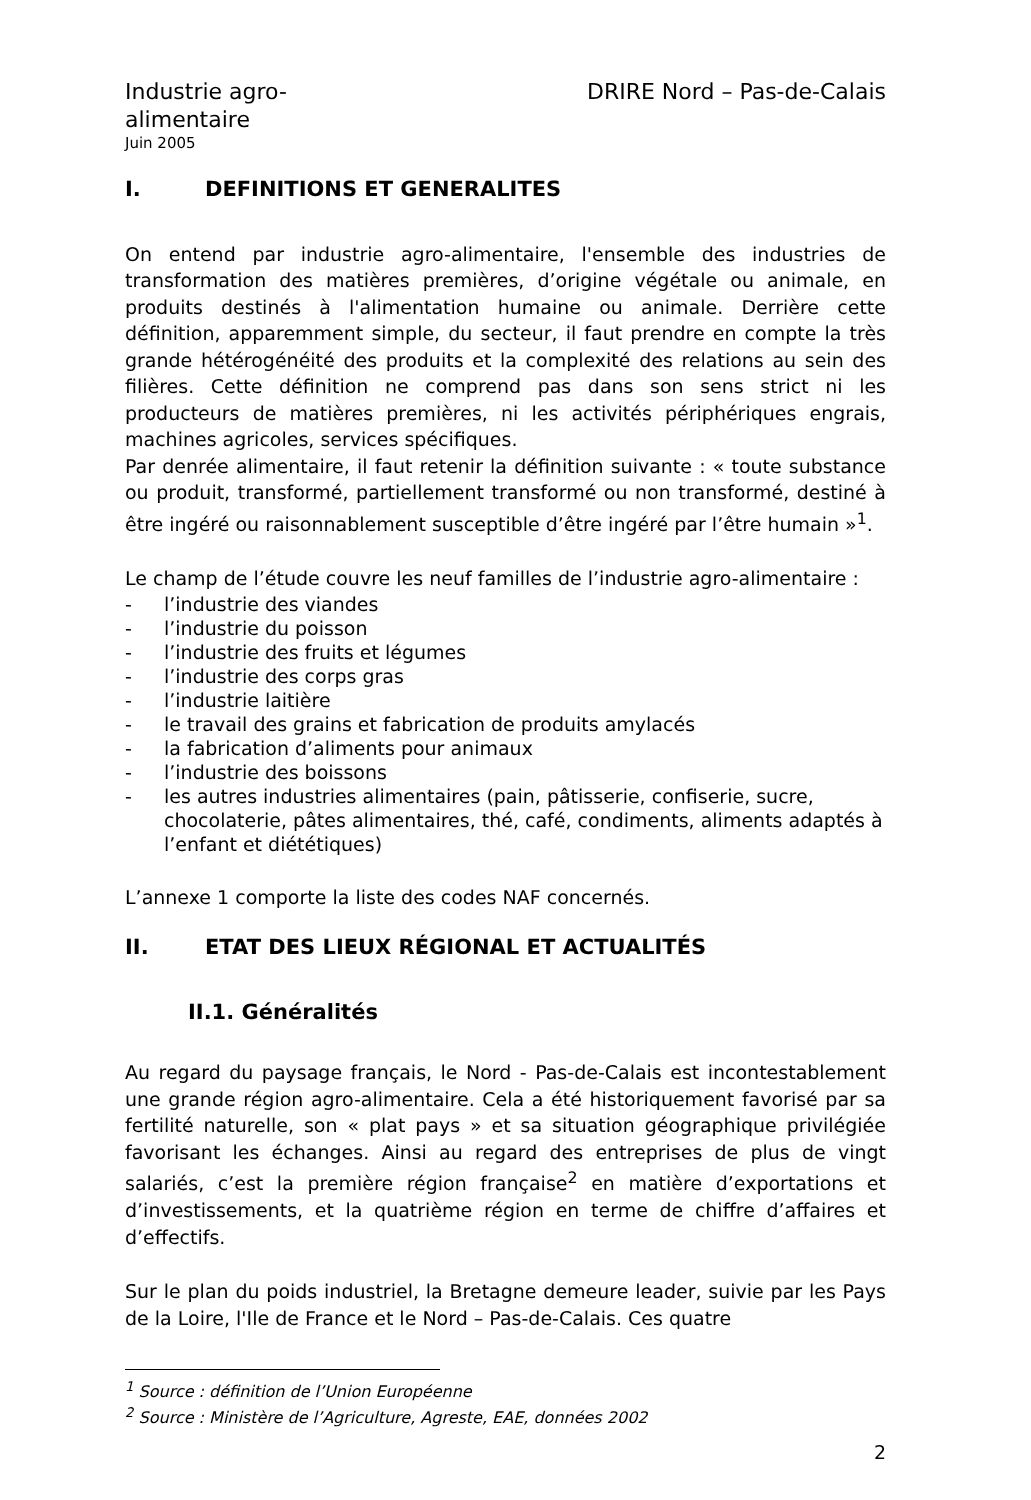Industrie agro-alimentaire
DRIRE Nord – Pas-de-Calais
Juin 2005
I. DEFINITIONS ET GENERALITES
On entend par industrie agro-alimentaire, l'ensemble des industries de transformation des matières premières, d’origine végétale ou animale, en produits destinés à l'alimentation humaine ou animale. Derrière cette définition, apparemment simple, du secteur, il faut prendre en compte la très grande hétérogénéité des produits et la complexité des relations au sein des filières. Cette définition ne comprend pas dans son sens strict ni les producteurs de matières premières, ni les activités périphériques engrais, machines agricoles, services spécifiques.
Par denrée alimentaire, il faut retenir la définition suivante : « toute substance ou produit, transformé, partiellement transformé ou non transformé, destiné à être ingéré ou raisonnablement susceptible d’être ingéré par l’être humain »<sup>1</sup>.
Le champ de l’étude couvre les neuf familles de l’industrie agro-alimentaire :
- l’industrie des viandes
- l’industrie du poisson
- l’industrie des fruits et légumes
- l’industrie des corps gras
- l’industrie laitière
- le travail des grains et fabrication de produits amylacés
- la fabrication d’aliments pour animaux
- l’industrie des boissons
- les autres industries alimentaires (pain, pâtisserie, confiserie, sucre, chocolaterie, pâtes alimentaires, thé, café, condiments, aliments adaptés à l’enfant et diététiques)
L’annexe 1 comporte la liste des codes NAF concernés.
II. ETAT DES LIEUX RÉGIONAL ET ACTUALITÉS
II.1. Généralités
Au regard du paysage français, le Nord - Pas-de-Calais est incontestablement une grande région agro-alimentaire. Cela a été historiquement favorisé par sa fertilité naturelle, son « plat pays » et sa situation géographique privilégiée favorisant les échanges. Ainsi au regard des entreprises de plus de vingt salariés, c’est la première région française<sup>2</sup> en matière d’exportations et d’investissements, et la quatrième région en terme de chiffre d’affaires et d’effectifs.
Sur le plan du poids industriel, la Bretagne demeure leader, suivie par les Pays de la Loire, l'Ile de France et le Nord – Pas-de-Calais. Ces quatre
<sup>1</sup> Source : définition de l’Union Européenne
<sup>2</sup> Source : Ministère de l’Agriculture, Agreste, EAE, données 2002
2